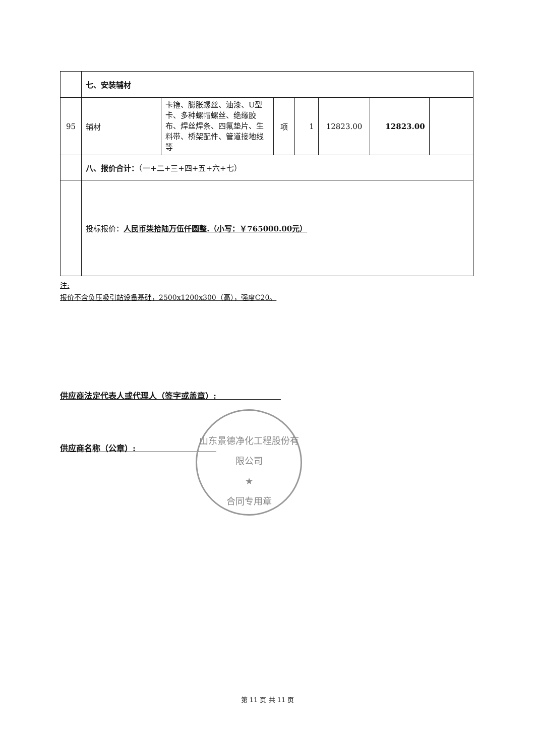| | 七、安装辅材 | | | | | | |
| 95 | 辅材 | 卡箍、膨胀螺丝、油漆、U型卡、多种螺帽螺丝、绝缘胶布、焊丝焊条、四氟垫片、生料带、桥架配件、管道接地线等 | 项 | 1 | 12823.00 | 12823.00 | |
| | 八、报价合计： （一+二+三+四+五+六+七） | | | | | | |
| | 投标报价： 人民币柒拾陆万伍仟圆整.（小写：￥765000.00元） | | | | | | |
注:
报价不含负压吸引站设备基础，2500x1200x300（高），强度C20。
供应商法定代表人或代理人（签字或盖章）:　　　　　　　　
供应商名称（公章）:　　　　　　　　　　
山东景德净化工程股份有限公司
★
合同专用章
第 11 页 共 11 页